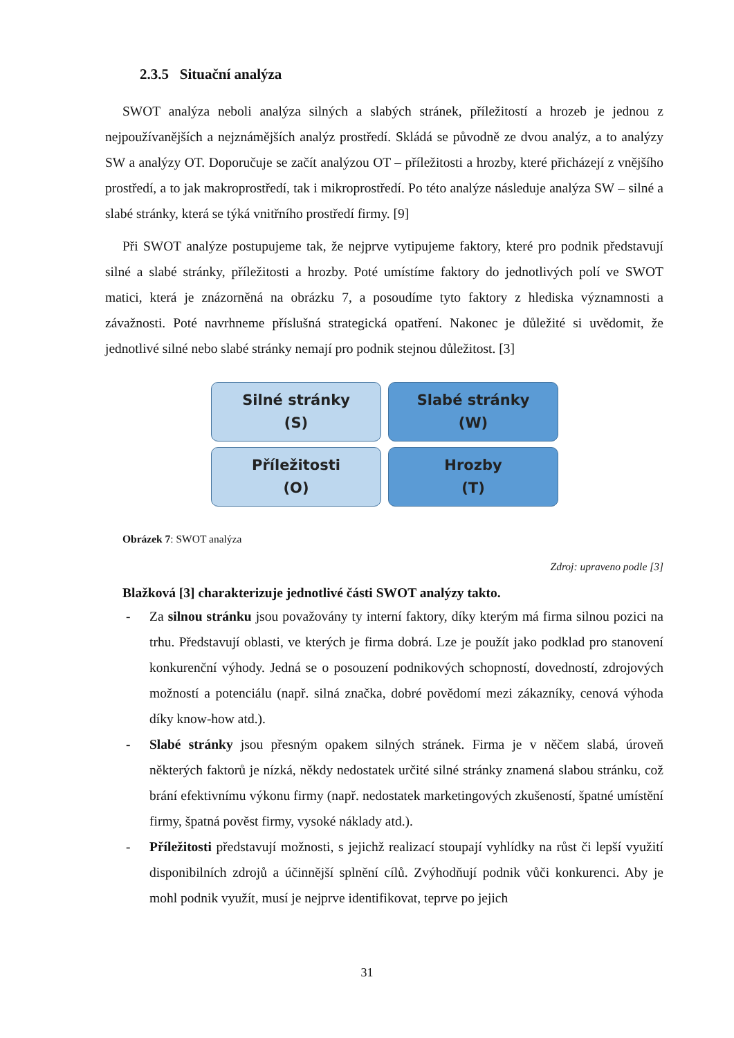2.3.5 Situační analýza
SWOT analýza neboli analýza silných a slabých stránek, příležitostí a hrozeb je jednou z nejpoužívanějších a nejznámějších analýz prostředí. Skládá se původně ze dvou analýz, a to analýzy SW a analýzy OT. Doporučuje se začít analýzou OT – příležitosti a hrozby, které přicházejí z vnějšího prostředí, a to jak makroprostředí, tak i mikroprostředí. Po této analýze následuje analýza SW – silné a slabé stránky, která se týká vnitřního prostředí firmy. [9]
Při SWOT analýze postupujeme tak, že nejprve vytipujeme faktory, které pro podnik představují silné a slabé stránky, příležitosti a hrozby. Poté umístíme faktory do jednotlivých polí ve SWOT matici, která je znázorněná na obrázku 7, a posoudíme tyto faktory z hlediska významnosti a závažnosti. Poté navrhneme příslušná strategická opatření. Nakonec je důležité si uvědomit, že jednotlivé silné nebo slabé stránky nemají pro podnik stejnou důležitost. [3]
Silné stránky
(S)
Slabé stránky
(W)
Příležitosti
(O)
Hrozby
(T)
Obrázek 7: SWOT analýza
Zdroj: upraveno podle [3]
Blažková [3] charakterizuje jednotlivé části SWOT analýzy takto.
- Za silnou stránku jsou považovány ty interní faktory, díky kterým má firma silnou pozici na trhu. Představují oblasti, ve kterých je firma dobrá. Lze je použít jako podklad pro stanovení konkurenční výhody. Jedná se o posouzení podnikových schopností, dovedností, zdrojových možností a potenciálu (např. silná značka, dobré povědomí mezi zákazníky, cenová výhoda díky know-how atd.).
- Slabé stránky jsou přesným opakem silných stránek. Firma je v něčem slabá, úroveň některých faktorů je nízká, někdy nedostatek určité silné stránky znamená slabou stránku, což brání efektivnímu výkonu firmy (např. nedostatek marketingových zkušeností, špatné umístění firmy, špatná pověst firmy, vysoké náklady atd.).
- Příležitosti představují možnosti, s jejichž realizací stoupají vyhlídky na růst či lepší využití disponibilních zdrojů a účinnější splnění cílů. Zvýhodňují podnik vůči konkurenci. Aby je mohl podnik využít, musí je nejprve identifikovat, teprve po jejich
31